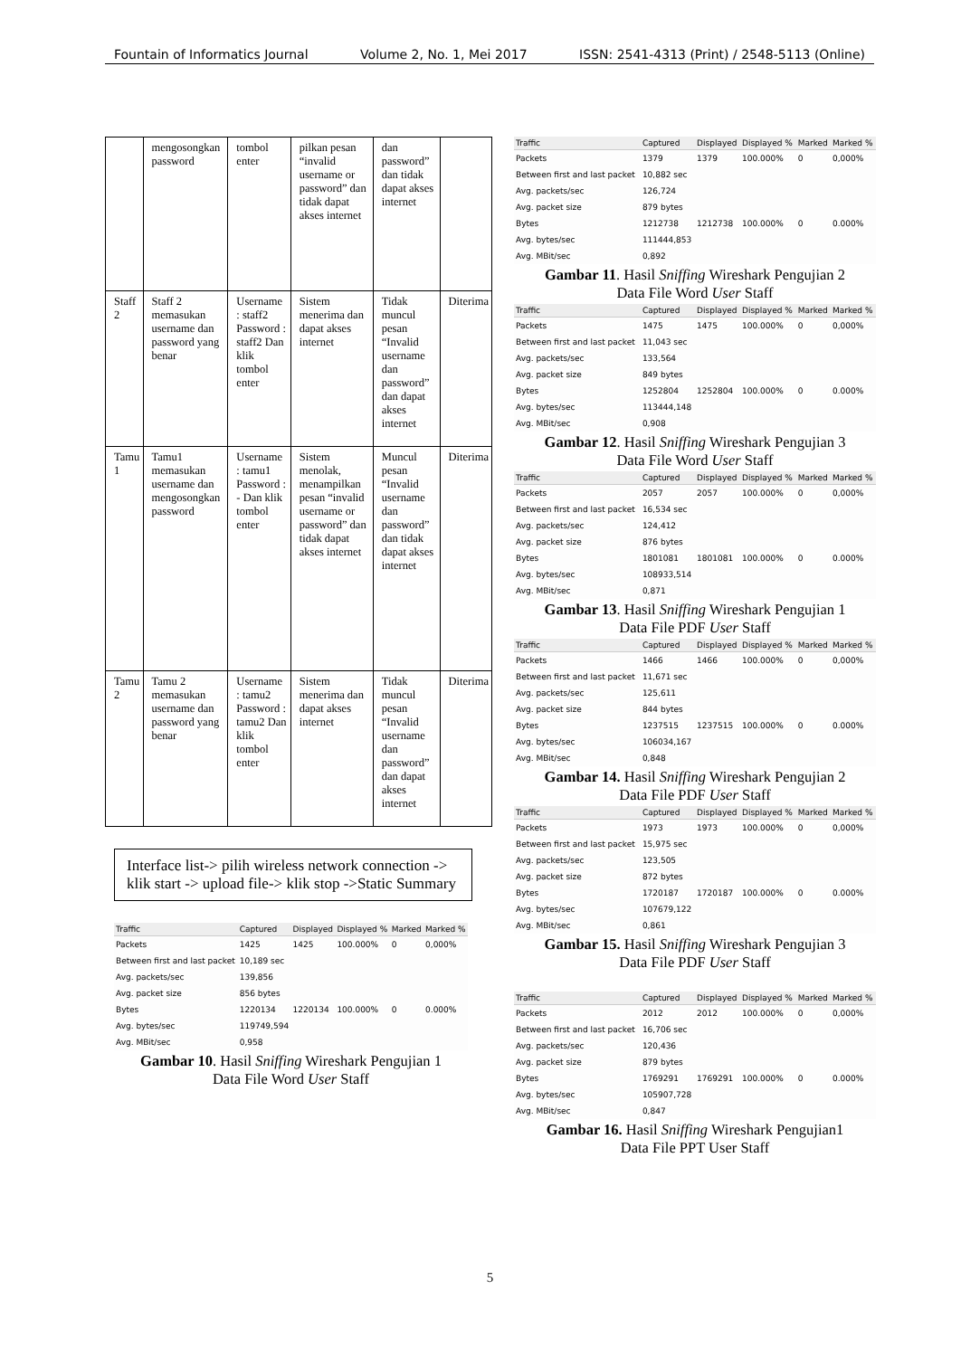Fountain of Informatics Journal Volume 2, No. 1, Mei 2017 ISSN: 2541-4313 (Print) / 2548-5113 (Online)
| | mengosongkan password | tombol enter | pilkan pesan “invalid username or password” dan tidak dapat akses internet | dan password” dan tidak dapat akses internet | |
| Staff 2 | Staff 2 memasukan username dan password yang benar | Username : staff2 Password : staff2 Dan klik tombol enter | Sistem menerima dan dapat akses internet | Tidak muncul pesan “Invalid username dan password” dan dapat akses internet | Diterima |
| Tamu 1 | Tamu1 memasukan username dan mengosongkan password | Username : tamu1 Password : - Dan klik tombol enter | Sistem menolak, menampilkan pesan “invalid username or password” dan tidak dapat akses internet | Muncul pesan “Invalid username dan password” dan tidak dapat akses internet | Diterima |
| Tamu 2 | Tamu 2 memasukan username dan password yang benar | Username : tamu2 Password : tamu2 Dan klik tombol enter | Sistem menerima dan dapat akses internet | Tidak muncul pesan “Invalid username dan password” dan dapat akses internet | Diterima |
Interface list-> pilih wireless network connection -> klik start -> upload file-> klik stop ->Static Summary
| Traffic | Captured | Displayed | Displayed % | Marked | Marked % |
| --- | --- | --- | --- | --- | --- |
| Packets | 1425 | 1425 | 100.000% | 0 | 0,000% |
| Between first and last packet | 10,189 sec | | | | |
| Avg. packets/sec | 139,856 | | | | |
| Avg. packet size | 856 bytes | | | | |
| Bytes | 1220134 | 1220134 | 100.000% | 0 | 0.000% |
| Avg. bytes/sec | 119749,594 | | | | |
| Avg. MBit/sec | 0,958 | | | | |
Gambar 10. Hasil Sniffing Wireshark Pengujian 1
Data File Word User Staff
| Traffic | Captured | Displayed | Displayed % | Marked | Marked % |
| --- | --- | --- | --- | --- | --- |
| Packets | 1379 | 1379 | 100.000% | 0 | 0,000% |
| Between first and last packet | 10,882 sec | | | | |
| Avg. packets/sec | 126,724 | | | | |
| Avg. packet size | 879 bytes | | | | |
| Bytes | 1212738 | 1212738 | 100.000% | 0 | 0.000% |
| Avg. bytes/sec | 111444,853 | | | | |
| Avg. MBit/sec | 0,892 | | | | |
Gambar 11. Hasil Sniffing Wireshark Pengujian 2
Data File Word User Staff
| Traffic | Captured | Displayed | Displayed % | Marked | Marked % |
| --- | --- | --- | --- | --- | --- |
| Packets | 1475 | 1475 | 100.000% | 0 | 0,000% |
| Between first and last packet | 11,043 sec | | | | |
| Avg. packets/sec | 133,564 | | | | |
| Avg. packet size | 849 bytes | | | | |
| Bytes | 1252804 | 1252804 | 100.000% | 0 | 0.000% |
| Avg. bytes/sec | 113444,148 | | | | |
| Avg. MBit/sec | 0,908 | | | | |
Gambar 12. Hasil Sniffing Wireshark Pengujian 3
Data File Word User Staff
| Traffic | Captured | Displayed | Displayed % | Marked | Marked % |
| --- | --- | --- | --- | --- | --- |
| Packets | 2057 | 2057 | 100.000% | 0 | 0,000% |
| Between first and last packet | 16,534 sec | | | | |
| Avg. packets/sec | 124,412 | | | | |
| Avg. packet size | 876 bytes | | | | |
| Bytes | 1801081 | 1801081 | 100.000% | 0 | 0.000% |
| Avg. bytes/sec | 108933,514 | | | | |
| Avg. MBit/sec | 0,871 | | | | |
Gambar 13. Hasil Sniffing Wireshark Pengujian 1
Data File PDF User Staff
| Traffic | Captured | Displayed | Displayed % | Marked | Marked % |
| --- | --- | --- | --- | --- | --- |
| Packets | 1466 | 1466 | 100.000% | 0 | 0,000% |
| Between first and last packet | 11,671 sec | | | | |
| Avg. packets/sec | 125,611 | | | | |
| Avg. packet size | 844 bytes | | | | |
| Bytes | 1237515 | 1237515 | 100.000% | 0 | 0.000% |
| Avg. bytes/sec | 106034,167 | | | | |
| Avg. MBit/sec | 0,848 | | | | |
Gambar 14. Hasil Sniffing Wireshark Pengujian 2
Data File PDF User Staff
| Traffic | Captured | Displayed | Displayed % | Marked | Marked % |
| --- | --- | --- | --- | --- | --- |
| Packets | 1973 | 1973 | 100.000% | 0 | 0,000% |
| Between first and last packet | 15,975 sec | | | | |
| Avg. packets/sec | 123,505 | | | | |
| Avg. packet size | 872 bytes | | | | |
| Bytes | 1720187 | 1720187 | 100.000% | 0 | 0.000% |
| Avg. bytes/sec | 107679,122 | | | | |
| Avg. MBit/sec | 0,861 | | | | |
Gambar 15. Hasil Sniffing Wireshark Pengujian 3
Data File PDF User Staff
| Traffic | Captured | Displayed | Displayed % | Marked | Marked % |
| --- | --- | --- | --- | --- | --- |
| Packets | 2012 | 2012 | 100.000% | 0 | 0,000% |
| Between first and last packet | 16,706 sec | | | | |
| Avg. packets/sec | 120,436 | | | | |
| Avg. packet size | 879 bytes | | | | |
| Bytes | 1769291 | 1769291 | 100.000% | 0 | 0.000% |
| Avg. bytes/sec | 105907,728 | | | | |
| Avg. MBit/sec | 0,847 | | | | |
Gambar 16. Hasil Sniffing Wireshark Pengujian1
Data File PPT User Staff
5